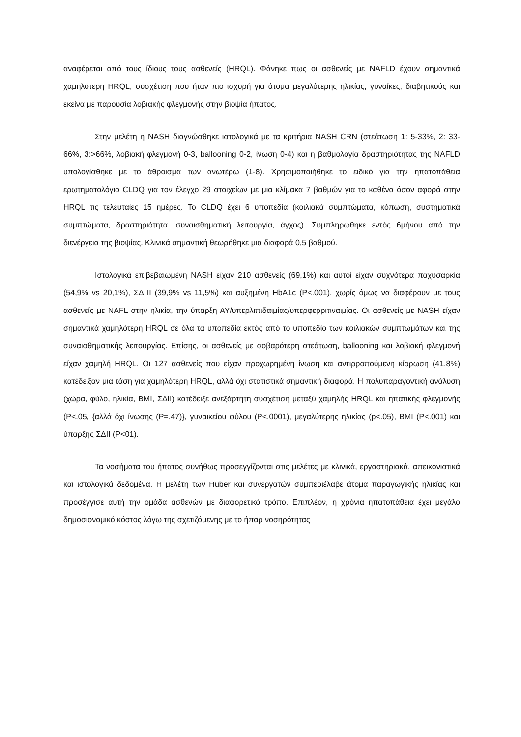αναφέρεται από τους ίδιους τους ασθενείς (HRQL). Φάνηκε πως οι ασθενείς με NAFLD έχουν σημαντικά χαμηλότερη HRQL, συσχέτιση που ήταν πιο ισχυρή για άτομα μεγαλύτερης ηλικίας, γυναίκες, διαβητικούς και εκείνα με παρουσία λοβιακής φλεγμονής στην βιοψία ήπατος.
Στην μελέτη η NASH διαγνώσθηκε ιστολογικά με τα κριτήρια NASH CRN (στεάτωση 1: 5-33%, 2: 33-66%, 3:>66%, λοβιακή φλεγμονή 0-3, ballooning 0-2, ίνωση 0-4) και η βαθμολογία δραστηριότητας της NAFLD υπολογίσθηκε με το άθροισμα των ανωτέρω (1-8). Χρησιμοποιήθηκε το ειδικό για την ηπατοπάθεια ερωτηματολόγιο CLDQ για τον έλεγχο 29 στοιχείων με μια κλίμακα 7 βαθμών για το καθένα όσον αφορά στην HRQL τις τελευταίες 15 ημέρες. Το CLDQ έχει 6 υποπεδία (κοιλιακά συμπτώματα, κόπωση, συστηματικά συμπτώματα, δραστηριότητα, συναισθηματική λειτουργία, άγχος). Συμπληρώθηκε εντός 6μήνου από την διενέργεια της βιοψίας. Κλινικά σημαντική θεωρήθηκε μια διαφορά 0,5 βαθμού.
Ιστολογικά επιβεβαιωμένη NASH είχαν 210 ασθενείς (69,1%) και αυτοί είχαν συχνότερα παχυσαρκία (54,9% vs 20,1%), ΣΔ ΙΙ (39,9% vs 11,5%) και αυξημένη HbA1c (P<.001), χωρίς όμως να διαφέρουν με τους ασθενείς με NAFL στην ηλικία, την ύπαρξη ΑΥ/υπερλιπιδαιμίας/υπερφερριτιναιμίας. Οι ασθενείς με NASH είχαν σημαντικά χαμηλότερη HRQL σε όλα τα υποπεδία εκτός από το υποπεδίο των κοιλιακών συμπτωμάτων και της συναισθηματικής λειτουργίας. Επίσης, οι ασθενείς με σοβαρότερη στεάτωση, ballooning και λοβιακή φλεγμονή είχαν χαμηλή HRQL. Οι 127 ασθενείς που είχαν προχωρημένη ίνωση και αντιρροπούμενη κίρρωση (41,8%) κατέδειξαν μια τάση για χαμηλότερη HRQL, αλλά όχι στατιστικά σημαντική διαφορά. Η πολυπαραγοντική ανάλυση (χώρα, φύλο, ηλικία, BMI, ΣΔΙΙ) κατέδειξε ανεξάρτητη συσχέτιση μεταξύ χαμηλής HRQL και ηπατικής φλεγμονής (P<.05, {αλλά όχι ίνωσης (P=.47)}, γυναικείου φύλου (P<.0001), μεγαλύτερης ηλικίας (p<.05), BMI (P<.001) και ύπαρξης ΣΔΙΙ (P<01).
Τα νοσήματα του ήπατος συνήθως προσεγγίζονται στις μελέτες με κλινικά, εργαστηριακά, απεικονιστικά και ιστολογικά δεδομένα. Η μελέτη των Huber και συνεργατών συμπεριέλαβε άτομα παραγωγικής ηλικίας και προσέγγισε αυτή την ομάδα ασθενών με διαφορετικό τρόπο. Επιπλέον, η χρόνια ηπατοπάθεια έχει μεγάλο δημοσιονομικό κόστος λόγω της σχετιζόμενης με το ήπαρ νοσηρότητας